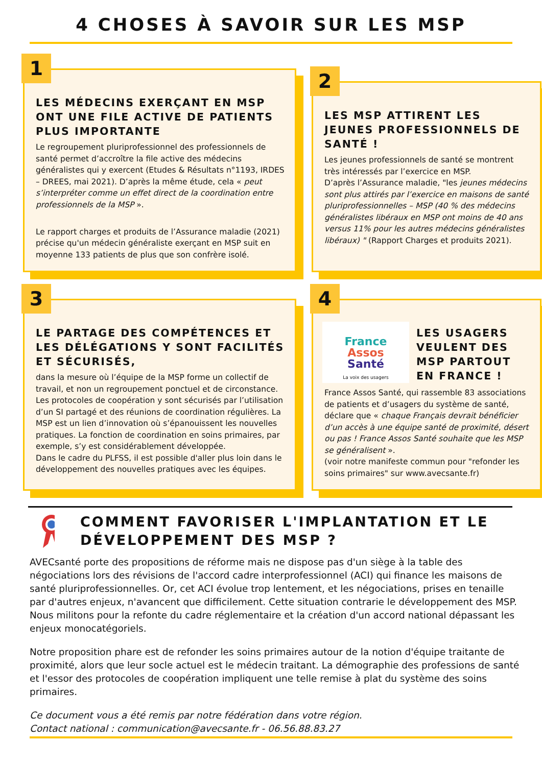4 CHOSES À SAVOIR SUR LES MSP
1
LES MÉDECINS EXERÇANT EN MSP ONT UNE FILE ACTIVE DE PATIENTS PLUS IMPORTANTE
Le regroupement pluriprofessionnel des professionnels de santé permet d’accroître la file active des médecins généralistes qui y exercent (Etudes & Résultats n°1193, IRDES – DREES, mai 2021). D’après la même étude, cela « peut s’interpréter comme un effet direct de la coordination entre professionnels de la MSP ».
Le rapport charges et produits de l’Assurance maladie (2021) précise qu'un médecin généraliste exerçant en MSP suit en moyenne 133 patients de plus que son confrère isolé.
2
LES MSP ATTIRENT LES JEUNES PROFESSIONNELS DE SANTÉ !
Les jeunes professionnels de santé se montrent très intéressés par l’exercice en MSP.
D’après l’Assurance maladie, "les jeunes médecins sont plus attirés par l’exercice en maisons de santé pluriprofessionnelles – MSP (40 % des médecins généralistes libéraux en MSP ont moins de 40 ans versus 11% pour les autres médecins généralistes libéraux) " (Rapport Charges et produits 2021).
3
LE PARTAGE DES COMPÉTENCES ET LES DÉLÉGATIONS Y SONT FACILITÉS ET SÉCURISÉS,
dans la mesure où l’équipe de la MSP forme un collectif de travail, et non un regroupement ponctuel et de circonstance. Les protocoles de coopération y sont sécurisés par l’utilisation d’un SI partagé et des réunions de coordination régulières. La MSP est un lien d’innovation où s’épanouissent les nouvelles pratiques. La fonction de coordination en soins primaires, par exemple, s’y est considérablement développée.
Dans le cadre du PLFSS, il est possible d'aller plus loin dans le développement des nouvelles pratiques avec les équipes.
4
France
Assos
Santé
La voix des usagers
LES USAGERS VEULENT DES MSP PARTOUT EN FRANCE !
France Assos Santé, qui rassemble 83 associations de patients et d’usagers du système de santé, déclare que « chaque Français devrait bénéficier d’un accès à une équipe santé de proximité, désert ou pas ! France Assos Santé souhaite que les MSP se généralisent ».
(voir notre manifeste commun pour "refonder les soins primaires" sur www.avecsante.fr)
COMMENT FAVORISER L'IMPLANTATION ET LE DÉVELOPPEMENT DES MSP ?
AVECsanté porte des propositions de réforme mais ne dispose pas d'un siège à la table des négociations lors des révisions de l'accord cadre interprofessionnel (ACI) qui finance les maisons de santé pluriprofessionnelles. Or, cet ACI évolue trop lentement, et les négociations, prises en tenaille par d'autres enjeux, n'avancent que difficilement. Cette situation contrarie le développement des MSP. Nous militons pour la refonte du cadre réglementaire et la création d'un accord national dépassant les enjeux monocatégoriels.
Notre proposition phare est de refonder les soins primaires autour de la notion d'équipe traitante de proximité, alors que leur socle actuel est le médecin traitant. La démographie des professions de santé et l'essor des protocoles de coopération impliquent une telle remise à plat du système des soins primaires.
Ce document vous a été remis par notre fédération dans votre région.
Contact national : communication@avecsante.fr - 06.56.88.83.27